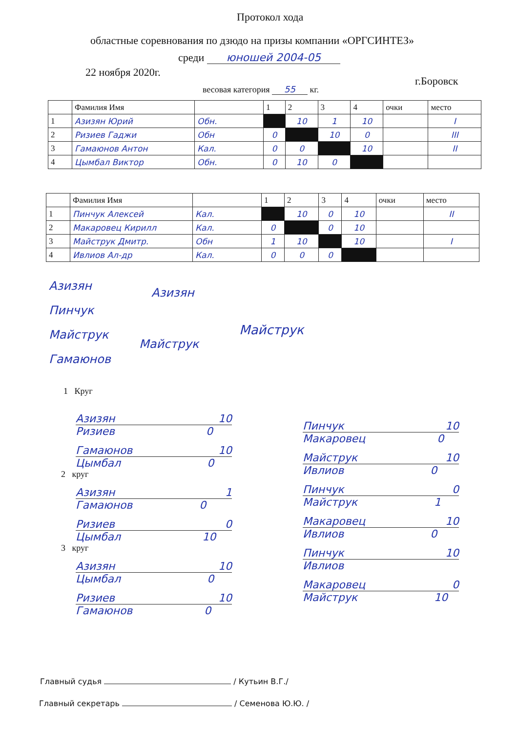Протокол хода
областные соревнования по дзюдо на призы компании «ОРГСИНТЕЗ»
среди юношей 2004-05
22 ноября 2020г.
г.Боровск
весовая категория 55 кг.
| | Фамилия Имя | | 1 | 2 | 3 | 4 | очки | место |
| 1 | Азизян Юрий | Обн. | | 10 | 1 | 10 | | I |
| 2 | Ризиев Гаджи | Обн | 0 | | 10 | 0 | | III |
| 3 | Гамаюнов Антон | Кал. | 0 | 0 | | 10 | | II |
| 4 | Цымбал Виктор | Обн. | 0 | 10 | 0 | | | |
| | Фамилия Имя | | 1 | 2 | 3 | 4 | очки | место |
| 1 | Пинчук Алексей | Кал. | | 10 | 0 | 10 | | II |
| 2 | Макаровец Кирилл | Кал. | 0 | | 0 | 10 | | |
| 3 | Майструк Дмитр. | Обн | 1 | 10 | | 10 | | I |
| 4 | Ивлиов Ал-др | Кал. | 0 | 0 | 0 | | | |
Азизян
Пинчук
Майструк
Гамаюнов
Азизян
Майструк
Майструк
1 Круг
Азизян 10
Ризиев 0
Гамаюнов 10
Цымбал 0
2 круг
Азизян 1
Гамаюнов 0
Ризиев 0
Цымбал 10
3 круг
Азизян 10
Цымбал 0
Ризиев 10
Гамаюнов 0
Пинчук 10
Макаровец 0
Майструк 10
Ивлиов 0
Пинчук 0
Майструк 1
Макаровец 10
Ивлиов 0
Пинчук 10
Ивлиов
Макаровец 0
Майструк 10
Главный судья / Кутьин В.Г./
Главный секретарь / Семенова Ю.Ю. /